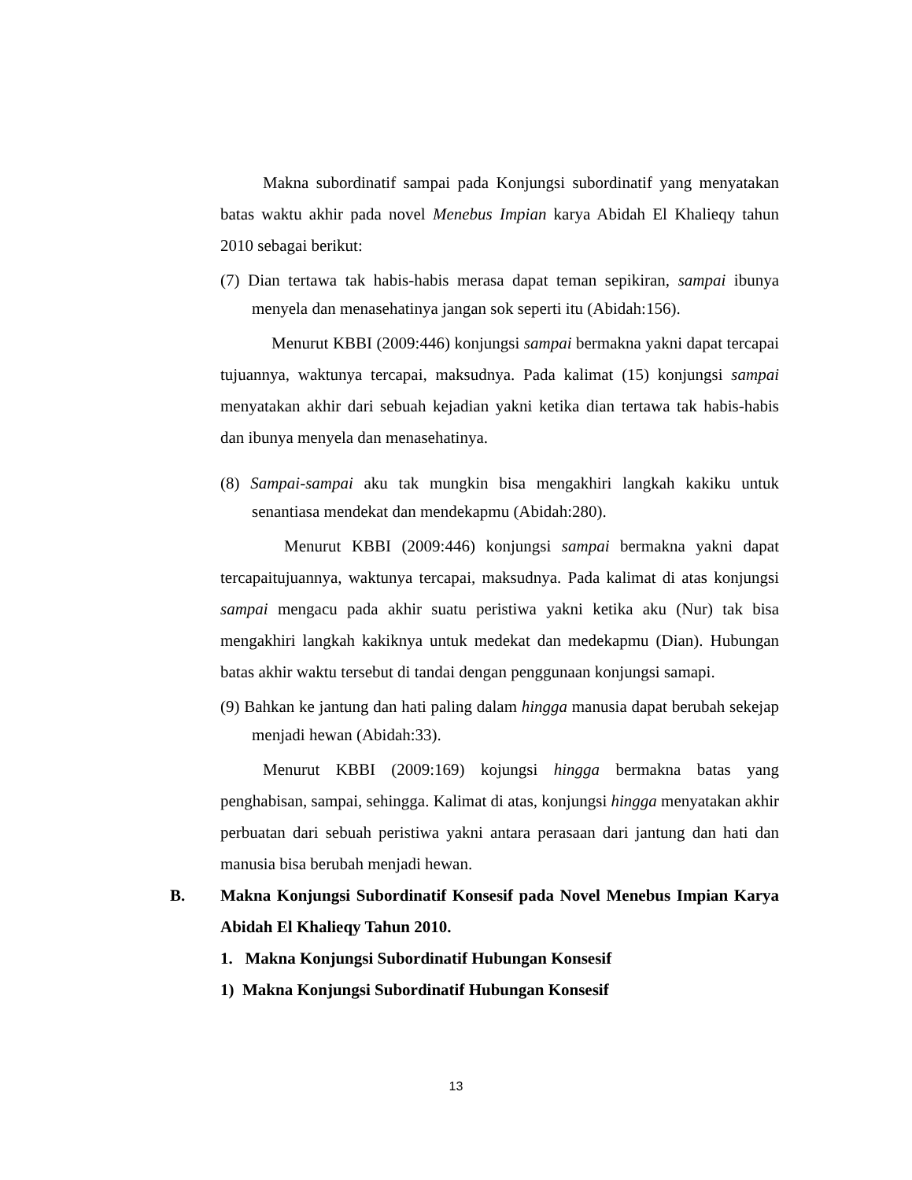Makna subordinatif sampai pada Konjungsi subordinatif yang menyatakan batas waktu akhir pada novel Menebus Impian karya Abidah El Khalieqy tahun 2010 sebagai berikut:
(7) Dian tertawa tak habis-habis merasa dapat teman sepikiran, sampai ibunya menyela dan menasehatinya jangan sok seperti itu (Abidah:156).
Menurut KBBI (2009:446) konjungsi sampai bermakna yakni dapat tercapai tujuannya, waktunya tercapai, maksudnya. Pada kalimat (15) konjungsi sampai menyatakan akhir dari sebuah kejadian yakni ketika dian tertawa tak habis-habis dan ibunya menyela dan menasehatinya.
(8) Sampai-sampai aku tak mungkin bisa mengakhiri langkah kakiku untuk senantiasa mendekat dan mendekapmu (Abidah:280).
Menurut KBBI (2009:446) konjungsi sampai bermakna yakni dapat tercapaitujuannya, waktunya tercapai, maksudnya. Pada kalimat di atas konjungsi sampai mengacu pada akhir suatu peristiwa yakni ketika aku (Nur) tak bisa mengakhiri langkah kakiknya untuk medekat dan medekapmu (Dian). Hubungan batas akhir waktu tersebut di tandai dengan penggunaan konjungsi samapi.
(9) Bahkan ke jantung dan hati paling dalam hingga manusia dapat berubah sekejap menjadi hewan (Abidah:33).
Menurut KBBI (2009:169) kojungsi hingga bermakna batas yang penghabisan, sampai, sehingga. Kalimat di atas, konjungsi hingga menyatakan akhir perbuatan dari sebuah peristiwa yakni antara perasaan dari jantung dan hati dan manusia bisa berubah menjadi hewan.
B. Makna Konjungsi Subordinatif Konsesif pada Novel Menebus Impian Karya Abidah El Khalieqy Tahun 2010.
1. Makna Konjungsi Subordinatif Hubungan Konsesif
1) Makna Konjungsi Subordinatif Hubungan Konsesif
13